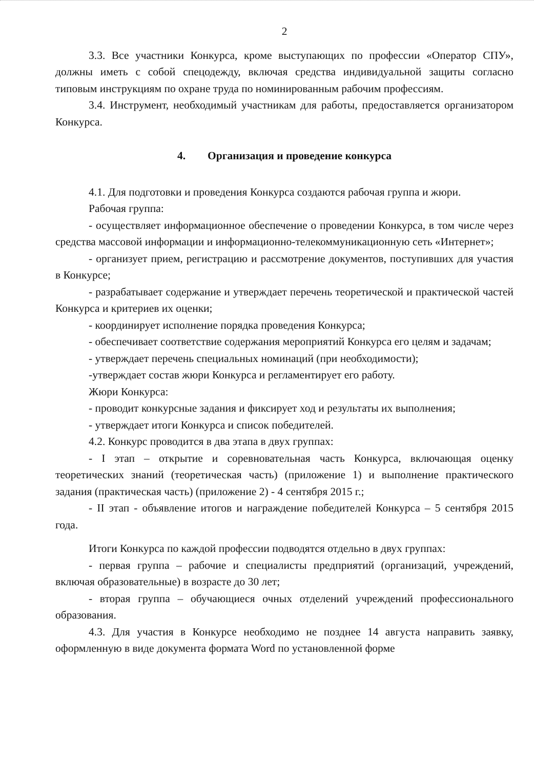2
3.3. Все участники Конкурса, кроме выступающих по профессии «Оператор СПУ», должны иметь с собой спецодежду, включая средства индивидуальной защиты согласно типовым инструкциям по охране труда по номинированным рабочим профессиям.
3.4. Инструмент, необходимый участникам для работы, предоставляется организатором Конкурса.
4. Организация и проведение конкурса
4.1. Для подготовки и проведения Конкурса создаются рабочая группа и жюри.
Рабочая группа:
- осуществляет информационное обеспечение о проведении Конкурса, в том числе через средства массовой информации и информационно-телекоммуникационную сеть «Интернет»;
- организует прием, регистрацию и рассмотрение документов, поступивших для участия в Конкурсе;
- разрабатывает содержание и утверждает перечень теоретической и практической частей Конкурса и критериев их оценки;
- координирует исполнение порядка проведения Конкурса;
- обеспечивает соответствие содержания мероприятий Конкурса его целям и задачам;
- утверждает перечень специальных номинаций (при необходимости);
-утверждает состав жюри Конкурса и регламентирует его работу.
Жюри Конкурса:
- проводит конкурсные задания и фиксирует ход и результаты их выполнения;
- утверждает итоги Конкурса и список победителей.
4.2. Конкурс проводится в два этапа в двух группах:
- I этап – открытие и соревновательная часть Конкурса, включающая оценку теоретических знаний (теоретическая часть) (приложение 1) и выполнение практического задания (практическая часть) (приложение 2) - 4 сентября 2015 г.;
- II этап - объявление итогов и награждение победителей Конкурса – 5 сентября 2015 года.
Итоги Конкурса по каждой профессии подводятся отдельно в двух группах:
- первая группа – рабочие и специалисты предприятий (организаций, учреждений, включая образовательные) в возрасте до 30 лет;
- вторая группа – обучающиеся очных отделений учреждений профессионального образования.
4.3. Для участия в Конкурсе необходимо не позднее 14 августа направить заявку, оформленную в виде документа формата Word по установленной форме